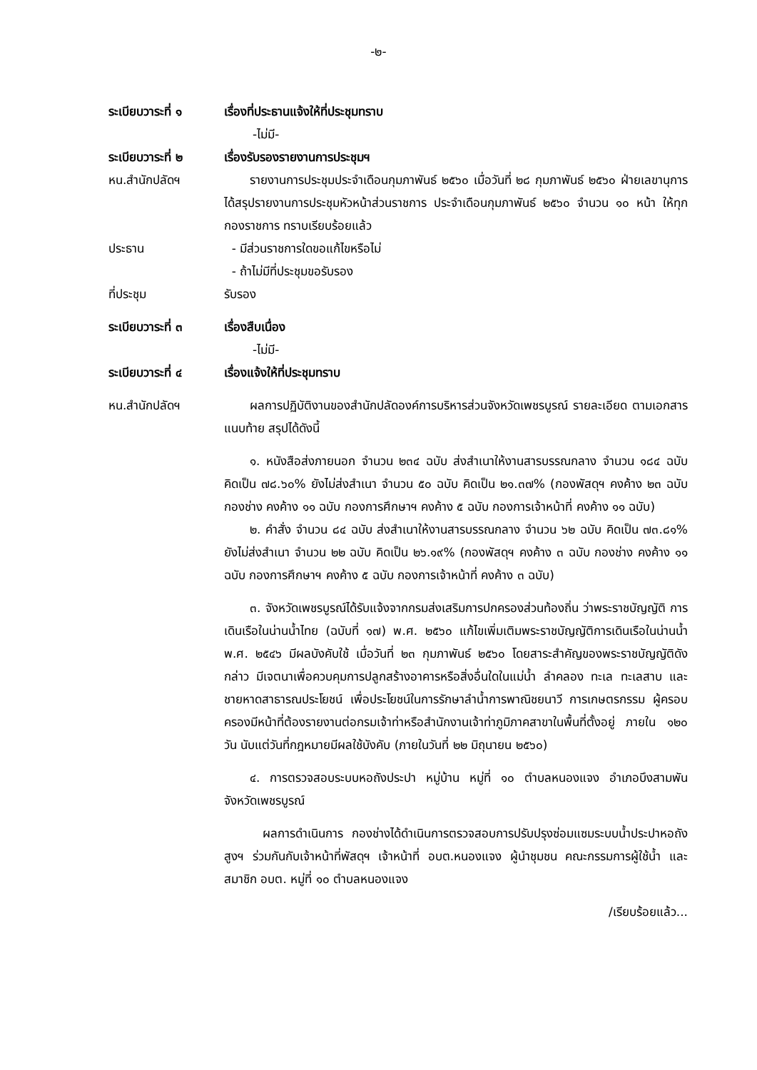-๒-
ระเบียบวาระที่ ๑
เรื่องที่ประธานแจ้งให้ที่ประชุมทราบ
-ไม่มี-
ระเบียบวาระที่ ๒
เรื่องรับรองรายงานการประชุมฯ
หน.สำนักปลัดฯ รายงานการประชุมประจำเดือนกุมภาพันธ์ ๒๕๖๐ เมื่อวันที่ ๒๘ กุมภาพันธ์ ๒๕๖๐ ฝ่ายเลขานุการ ได้สรุปรายงานการประชุมหัวหน้าส่วนราชการ ประจำเดือนกุมภาพันธ์ ๒๕๖๐ จำนวน ๑๐ หน้า ให้ทุกกองราชการ ทราบเรียบร้อยแล้ว
ประธาน - มีส่วนราชการใดขอแก้ไขหรือไม่
- ถ้าไม่มีที่ประชุมขอรับรอง
ที่ประชุม รับรอง
ระเบียบวาระที่ ๓
เรื่องสืบเนื่อง
-ไม่มี-
ระเบียบวาระที่ ๔
เรื่องแจ้งให้ที่ประชุมทราบ
หน.สำนักปลัดฯ ผลการปฏิบัติงานของสำนักปลัดองค์การบริหารส่วนจังหวัดเพชรบูรณ์ รายละเอียด ตามเอกสารแนบท้าย สรุปได้ดังนี้
๑. หนังสือส่งภายนอก จำนวน ๒๓๔ ฉบับ ส่งสำเนาให้งานสารบรรณกลาง จำนวน ๑๘๔ ฉบับ คิดเป็น ๗๘.๖๐% ยังไม่ส่งสำเนา จำนวน ๕๐ ฉบับ คิดเป็น ๒๑.๓๗% (กองพัสดุฯ คงค้าง ๒๓ ฉบับ กองช่าง คงค้าง ๑๑ ฉบับ กองการศึกษาฯ คงค้าง ๕ ฉบับ กองการเจ้าหน้าที่ คงค้าง ๑๑ ฉบับ)
๒. คำสั่ง จำนวน ๘๔ ฉบับ ส่งสำเนาให้งานสารบรรณกลาง จำนวน ๖๒ ฉบับ คิดเป็น ๗๓.๘๑% ยังไม่ส่งสำเนา จำนวน ๒๒ ฉบับ คิดเป็น ๒๖.๑๙% (กองพัสดุฯ คงค้าง ๓ ฉบับ กองช่าง คงค้าง ๑๑ ฉบับ กองการศึกษาฯ คงค้าง ๕ ฉบับ กองการเจ้าหน้าที่ คงค้าง ๓ ฉบับ)
๓. จังหวัดเพชรบูรณ์ได้รับแจ้งจากกรมส่งเสริมการปกครองส่วนท้องถิ่น ว่าพระราชบัญญัติ การเดินเรือในน่านน้ำไทย (ฉบับที่ ๑๗) พ.ศ. ๒๕๖๐ แก้ไขเพิ่มเติมพระราชบัญญัติการเดินเรือในน่านน้ำ พ.ศ. ๒๕๔๖ มีผลบังคับใช้ เมื่อวันที่ ๒๓ กุมภาพันธ์ ๒๕๖๐ โดยสาระสำคัญของพระราชบัญญัติดังกล่าว มีเจตนาเพื่อควบคุมการปลูกสร้างอาคารหรือสิ่งอื่นใดในแม่น้ำ ลำคลอง ทะเล ทะเลสาบ และชายหาดสาธารณประโยชน์ เพื่อประโยชน์ในการรักษาลำน้ำการพาณิชยนาวี การเกษตรกรรม ผู้ครอบครองมีหน้าที่ต้องรายงานต่อกรมเจ้าท่าหรือสำนักงานเจ้าท่าภูมิภาคสาขาในพื้นที่ตั้งอยู่ ภายใน ๑๒๐ วัน นับแต่วันที่กฎหมายมีผลใช้บังคับ (ภายในวันที่ ๒๒ มิถุนายน ๒๕๖๐)
๔. การตรวจสอบระบบหอถังประปา หมู่บ้าน หมู่ที่ ๑๐ ตำบลหนองแจง อำเภอบึงสามพัน จังหวัดเพชรบูรณ์
ผลการดำเนินการ กองช่างได้ดำเนินการตรวจสอบการปรับปรุงซ่อมแซมระบบน้ำประปาหอถังสูงฯ ร่วมกันกับเจ้าหน้าที่พัสดุฯ เจ้าหน้าที่ อบต.หนองแจง ผู้นำชุมชน คณะกรรมการผู้ใช้น้ำ และสมาชิก อบต. หมู่ที่ ๑๐ ตำบลหนองแจง
/เรียบร้อยแล้ว...